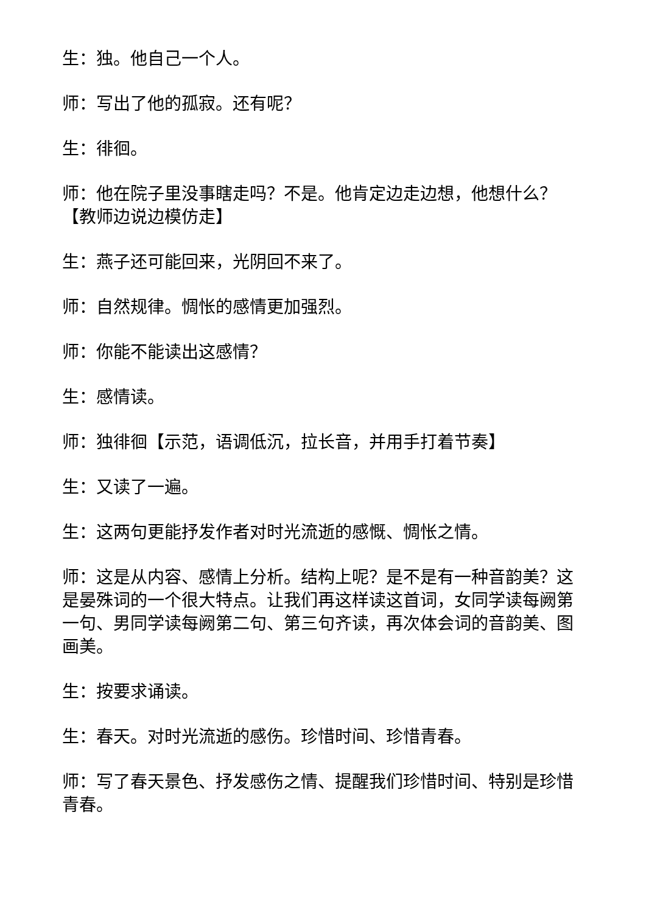生：独。他自己一个人。
师：写出了他的孤寂。还有呢？
生：徘徊。
师：他在院子里没事瞎走吗？不是。他肯定边走边想，他想什么？【教师边说边模仿走】
生：燕子还可能回来，光阴回不来了。
师：自然规律。惆怅的感情更加强烈。
师：你能不能读出这感情？
生：感情读。
师：独徘徊【示范，语调低沉，拉长音，并用手打着节奏】
生：又读了一遍。
生：这两句更能抒发作者对时光流逝的感慨、惆怅之情。
师：这是从内容、感情上分析。结构上呢？是不是有一种音韵美？这是晏殊词的一个很大特点。让我们再这样读这首词，女同学读每阙第一句、男同学读每阙第二句、第三句齐读，再次体会词的音韵美、图画美。
生：按要求诵读。
生：春天。对时光流逝的感伤。珍惜时间、珍惜青春。
师：写了春天景色、抒发感伤之情、提醒我们珍惜时间、特别是珍惜青春。